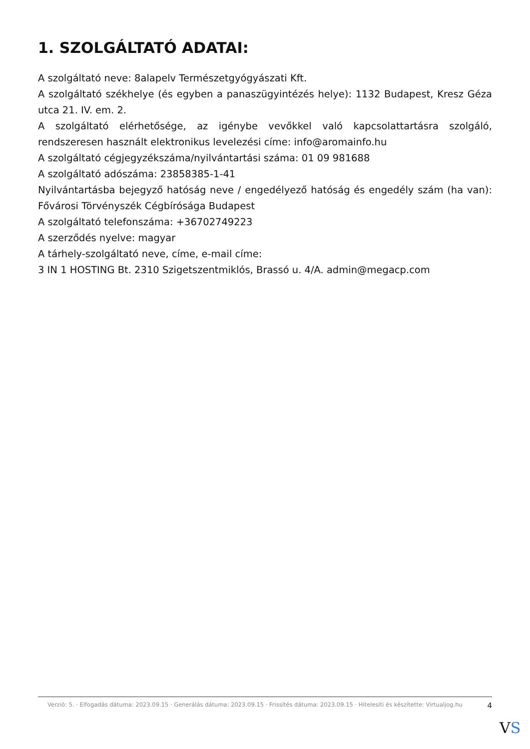1. SZOLGÁLTATÓ ADATAI:
A szolgáltató neve: 8alapelv Természetgyógyászati Kft.
A szolgáltató székhelye (és egyben a panaszügyintézés helye): 1132 Budapest, Kresz Géza utca 21. IV. em. 2.
A szolgáltató elérhetősége, az igénybe vevőkkel való kapcsolattartásra szolgáló, rendszeresen használt elektronikus levelezési címe: info@aromainfo.hu
A szolgáltató cégjegyzékszáma/nyilvántartási száma: 01 09 981688
A szolgáltató adószáma: 23858385-1-41
Nyilvántartásba bejegyző hatóság neve / engedélyező hatóság és engedély szám (ha van): Fővárosi Törvényszék Cégbírósága Budapest
A szolgáltató telefonszáma: +36702749223
A szerződés nyelve: magyar
A tárhely-szolgáltató neve, címe, e-mail címe:
3 IN 1 HOSTING Bt. 2310 Szigetszentmiklós, Brassó u. 4/A. admin@megacp.com
Verzió: 5. · Elfogadás dátuma: 2023.09.15 · Generálás dátuma: 2023.09.15 · Frissítés dátuma: 2023.09.15 · Hitelesíti és készítette: Virtualjog.hu
4
VS